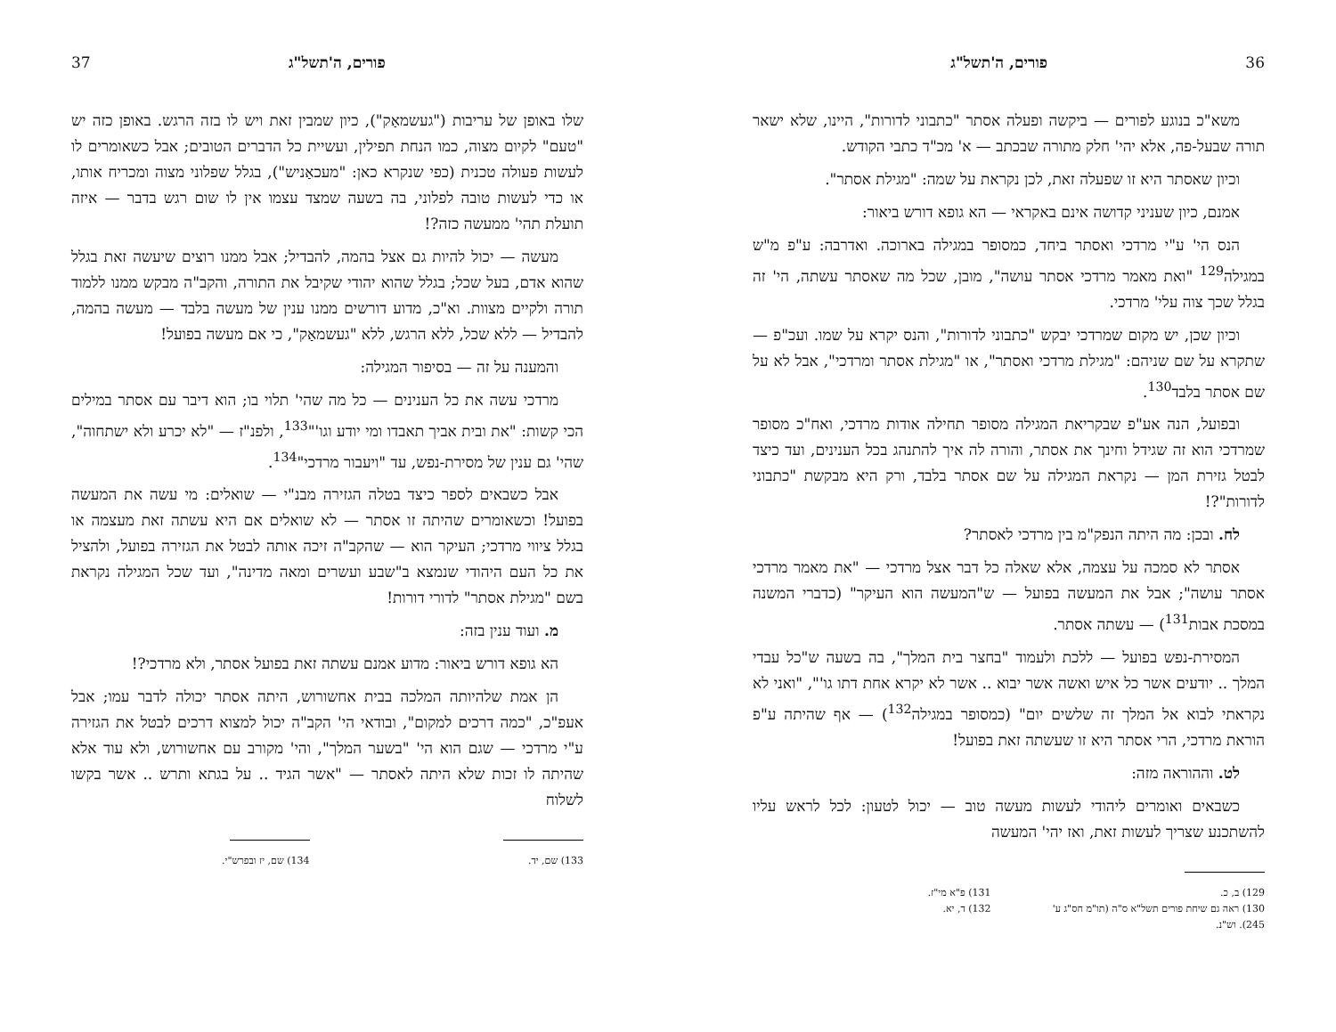36 פורים, ה'תשל"ג
משא"כ בנוגע לפורים — ביקשה ופעלה אסתר "כתבוני לדורות", היינו, שלא ישאר תורה שבעל-פה, אלא יהי' חלק מתורה שבכתב — א' מכ"ד כתבי הקודש.
וכיון שאסתר היא זו שפעלה זאת, לכן נקראת על שמה: "מגילת אסתר".
אמנם, כיון שעניני קדושה אינם באקראי — הא גופא דורש ביאור:
הנס הי' ע"י מרדכי ואסתר ביחד, כמסופר במגילה בארוכה. ואדרבה: ע"פ מ"ש במגילה<sup>129</sup> "ואת מאמר מרדכי אסתר עושה", מובן, שכל מה שאסתר עשתה, הי' זה בגלל שכך צוה עלי' מרדכי.
וכיון שכן, יש מקום שמרדכי יבקש "כתבוני לדורות", והנס יקרא על שמו. ועכ"פ — שתקרא על שם שניהם: "מגילת מרדכי ואסתר", או "מגילת אסתר ומרדכי", אבל לא על שם אסתר בלבד<sup>130</sup>.
ובפועל, הנה אע"פ שבקריאת המגילה מסופר תחילה אודות מרדכי, ואח"כ מסופר שמרדכי הוא זה שגידל וחינך את אסתר, והורה לה איך להתנהג בכל הענינים, ועד כיצד לבטל גזירת המן — נקראת המגילה על שם אסתר בלבד, ורק היא מבקשת "כתבוני לדורות"?!
לח. ובכן: מה היתה הנפק"מ בין מרדכי לאסתר?
אסתר לא סמכה על עצמה, אלא שאלה כל דבר אצל מרדכי — "את מאמר מרדכי אסתר עושה"; אבל את המעשה בפועל — ש"המעשה הוא העיקר" (כדברי המשנה במסכת אבות<sup>131</sup>) — עשתה אסתר.
המסירת-נפש בפועל — ללכת ולעמוד "בחצר בית המלך", בה בשעה ש"כל עבדי המלך .. יודעים אשר כל איש ואשה אשר יבוא .. אשר לא יקרא אחת דתו גו'", "ואני לא נקראתי לבוא אל המלך זה שלשים יום" (כמסופר במגילה<sup>132</sup>) — אף שהיתה ע"פ הוראת מרדכי, הרי אסתר היא זו שעשתה זאת בפועל!
לט. וההוראה מזה:
כשבאים ואומרים ליהודי לעשות מעשה טוב — יכול לטעון: לכל לראש עליו להשתכנע שצריך לעשות זאת, ואז יהי' המעשה
129) ב, כ.
130) ראה גם שיחת פורים תשל"א ס"ה (תו"מ חס"ג ע' 245). וש"נ.
131) פ"א מי"ז.
132) ד, יא.
פורים, ה'תשל"ג 37
שלו באופן של עריבות ("געשמאַק"), כיון שמבין זאת ויש לו בזה הרגש. באופן כזה יש "טעם" לקיום מצוה, כמו הנחת תפילין, ועשיית כל הדברים הטובים; אבל כשאומרים לו לעשות פעולה טכנית (כפי שנקרא כאן: "מעכאַניש"), בגלל שפלוני מצוה ומכריח אותו, או כדי לעשות טובה לפלוני, בה בשעה שמצד עצמו אין לו שום רגש בדבר — איזה תועלת תהי' ממעשה כזה?!
מעשה — יכול להיות גם אצל בהמה, להבדיל; אבל ממנו רוצים שיעשה זאת בגלל שהוא אדם, בעל שכל; בגלל שהוא יהודי שקיבל את התורה, והקב"ה מבקש ממנו ללמוד תורה ולקיים מצוות. וא"כ, מדוע דורשים ממנו ענין של מעשה בלבד — מעשה בהמה, להבדיל — ללא שכל, ללא הרגש, ללא "געשמאַק", כי אם מעשה בפועל!
והמענה על זה — בסיפור המגילה:
מרדכי עשה את כל הענינים — כל מה שהי' תלוי בו; הוא דיבר עם אסתר במילים הכי קשות: "את ובית אביך תאבדו ומי יודע וגו'"<sup>133</sup>, ולפנ"ז — "לא יכרע ולא ישתחוה", שהי' גם ענין של מסירת-נפש, עד "ויעבור מרדכי"<sup>134</sup>.
אבל כשבאים לספר כיצד בטלה הגזירה מבנ"י — שואלים: מי עשה את המעשה בפועל! וכשאומרים שהיתה זו אסתר — לא שואלים אם היא עשתה זאת מעצמה או בגלל ציווי מרדכי; העיקר הוא — שהקב"ה זיכה אותה לבטל את הגזירה בפועל, ולהציל את כל העם היהודי שנמצא ב"שבע ועשרים ומאה מדינה", ועד שכל המגילה נקראת בשם "מגילת אסתר" לדורי דורות!
מ. ועוד ענין בזה:
הא גופא דורש ביאור: מדוע אמנם עשתה זאת בפועל אסתר, ולא מרדכי?!
הן אמת שלהיותה המלכה בבית אחשורוש, היתה אסתר יכולה לדבר עמו; אבל אעפ"כ, "כמה דרכים למקום", ובודאי הי' הקב"ה יכול למצוא דרכים לבטל את הגזירה ע"י מרדכי — שגם הוא הי' "בשער המלך", והי' מקורב עם אחשורוש, ולא עוד אלא שהיתה לו זכות שלא היתה לאסתר — "אשר הגיד .. על בגתא ותרש .. אשר בקשו לשלוח
133) שם, יד. 134) שם, יז ובפרש"י.